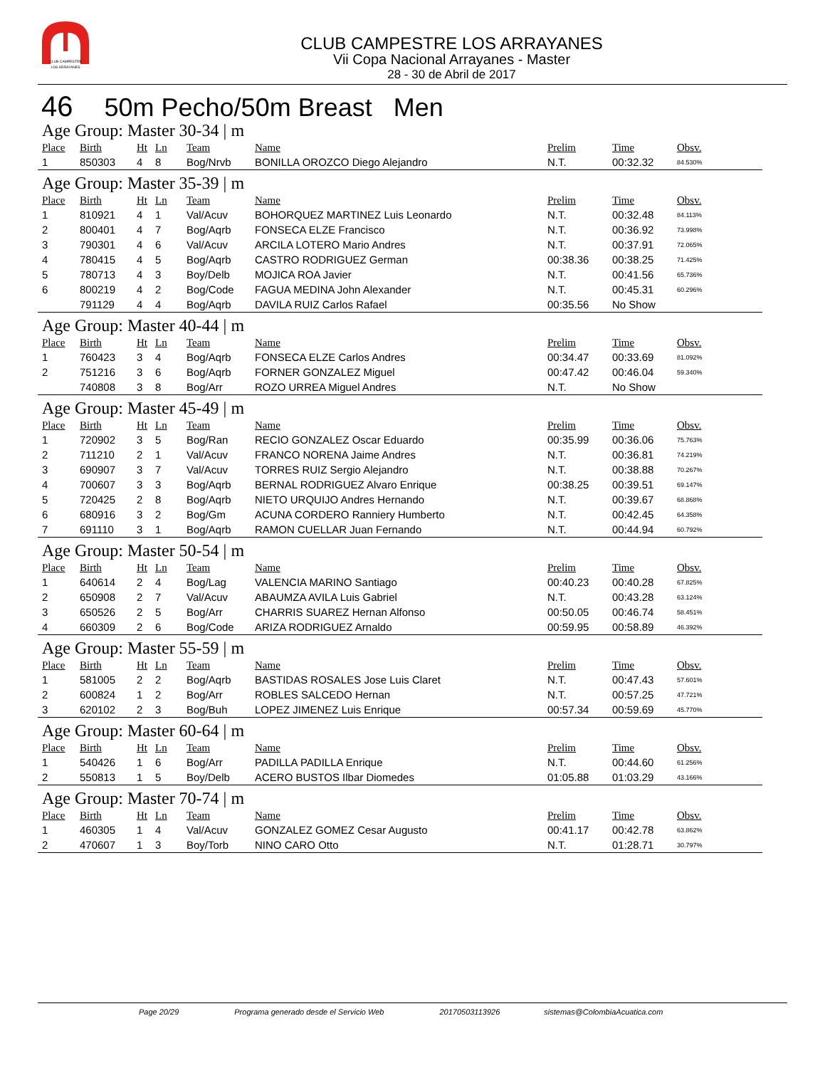CLUB CAMPESTRE
LOS ARRAYANES
CLUB CAMPESTRE LOS ARRAYANES
Vii Copa Nacional Arrayanes - Master
28 - 30 de Abril de 2017
46 50m Pecho/50m Breast Men
Age Group: Master 30-34 | m
| Place | Birth | Ht | Ln | Team | Name | Prelim | Time | Obsv. |
| --- | --- | --- | --- | --- | --- | --- | --- | --- |
| 1 | 850303 | 4 | 8 | Bog/Nrvb | BONILLA OROZCO Diego Alejandro | N.T. | 00:32.32 | 84.530% |
Age Group: Master 35-39 | m
| Place | Birth | Ht | Ln | Team | Name | Prelim | Time | Obsv. |
| --- | --- | --- | --- | --- | --- | --- | --- | --- |
| 1 | 810921 | 4 | 1 | Val/Acuv | BOHORQUEZ MARTINEZ Luis Leonardo | N.T. | 00:32.48 | 84.113% |
| 2 | 800401 | 4 | 7 | Bog/Aqrb | FONSECA ELZE Francisco | N.T. | 00:36.92 | 73.998% |
| 3 | 790301 | 4 | 6 | Val/Acuv | ARCILA LOTERO Mario Andres | N.T. | 00:37.91 | 72.065% |
| 4 | 780415 | 4 | 5 | Bog/Aqrb | CASTRO RODRIGUEZ German | 00:38.36 | 00:38.25 | 71.425% |
| 5 | 780713 | 4 | 3 | Boy/Delb | MOJICA ROA Javier | N.T. | 00:41.56 | 65.736% |
| 6 | 800219 | 4 | 2 | Bog/Code | FAGUA MEDINA John Alexander | N.T. | 00:45.31 | 60.296% |
| | 791129 | 4 | 4 | Bog/Aqrb | DAVILA RUIZ Carlos Rafael | 00:35.56 | No Show | |
Age Group: Master 40-44 | m
| Place | Birth | Ht | Ln | Team | Name | Prelim | Time | Obsv. |
| --- | --- | --- | --- | --- | --- | --- | --- | --- |
| 1 | 760423 | 3 | 4 | Bog/Aqrb | FONSECA ELZE Carlos Andres | 00:34.47 | 00:33.69 | 81.092% |
| 2 | 751216 | 3 | 6 | Bog/Aqrb | FORNER GONZALEZ Miguel | 00:47.42 | 00:46.04 | 59.340% |
| | 740808 | 3 | 8 | Bog/Arr | ROZO URREA Miguel Andres | N.T. | No Show | |
Age Group: Master 45-49 | m
| Place | Birth | Ht | Ln | Team | Name | Prelim | Time | Obsv. |
| --- | --- | --- | --- | --- | --- | --- | --- | --- |
| 1 | 720902 | 3 | 5 | Bog/Ran | RECIO GONZALEZ Oscar Eduardo | 00:35.99 | 00:36.06 | 75.763% |
| 2 | 711210 | 2 | 1 | Val/Acuv | FRANCO NORENA Jaime Andres | N.T. | 00:36.81 | 74.219% |
| 3 | 690907 | 3 | 7 | Val/Acuv | TORRES RUIZ Sergio Alejandro | N.T. | 00:38.88 | 70.267% |
| 4 | 700607 | 3 | 3 | Bog/Aqrb | BERNAL RODRIGUEZ Alvaro Enrique | 00:38.25 | 00:39.51 | 69.147% |
| 5 | 720425 | 2 | 8 | Bog/Aqrb | NIETO URQUIJO Andres Hernando | N.T. | 00:39.67 | 68.868% |
| 6 | 680916 | 3 | 2 | Bog/Gm | ACUNA CORDERO Ranniery Humberto | N.T. | 00:42.45 | 64.358% |
| 7 | 691110 | 3 | 1 | Bog/Aqrb | RAMON CUELLAR Juan Fernando | N.T. | 00:44.94 | 60.792% |
Age Group: Master 50-54 | m
| Place | Birth | Ht | Ln | Team | Name | Prelim | Time | Obsv. |
| --- | --- | --- | --- | --- | --- | --- | --- | --- |
| 1 | 640614 | 2 | 4 | Bog/Lag | VALENCIA MARINO Santiago | 00:40.23 | 00:40.28 | 67.825% |
| 2 | 650908 | 2 | 7 | Val/Acuv | ABAUMZA AVILA Luis Gabriel | N.T. | 00:43.28 | 63.124% |
| 3 | 650526 | 2 | 5 | Bog/Arr | CHARRIS SUAREZ Hernan Alfonso | 00:50.05 | 00:46.74 | 58.451% |
| 4 | 660309 | 2 | 6 | Bog/Code | ARIZA RODRIGUEZ Arnaldo | 00:59.95 | 00:58.89 | 46.392% |
Age Group: Master 55-59 | m
| Place | Birth | Ht | Ln | Team | Name | Prelim | Time | Obsv. |
| --- | --- | --- | --- | --- | --- | --- | --- | --- |
| 1 | 581005 | 2 | 2 | Bog/Aqrb | BASTIDAS ROSALES Jose Luis Claret | N.T. | 00:47.43 | 57.601% |
| 2 | 600824 | 1 | 2 | Bog/Arr | ROBLES SALCEDO Hernan | N.T. | 00:57.25 | 47.721% |
| 3 | 620102 | 2 | 3 | Bog/Buh | LOPEZ JIMENEZ Luis Enrique | 00:57.34 | 00:59.69 | 45.770% |
Age Group: Master 60-64 | m
| Place | Birth | Ht | Ln | Team | Name | Prelim | Time | Obsv. |
| --- | --- | --- | --- | --- | --- | --- | --- | --- |
| 1 | 540426 | 1 | 6 | Bog/Arr | PADILLA PADILLA Enrique | N.T. | 00:44.60 | 61.256% |
| 2 | 550813 | 1 | 5 | Boy/Delb | ACERO BUSTOS Ilbar Diomedes | 01:05.88 | 01:03.29 | 43.166% |
Age Group: Master 70-74 | m
| Place | Birth | Ht | Ln | Team | Name | Prelim | Time | Obsv. |
| --- | --- | --- | --- | --- | --- | --- | --- | --- |
| 1 | 460305 | 1 | 4 | Val/Acuv | GONZALEZ GOMEZ Cesar Augusto | 00:41.17 | 00:42.78 | 63.862% |
| 2 | 470607 | 1 | 3 | Boy/Torb | NINO CARO Otto | N.T. | 01:28.71 | 30.797% |
Page 20/29 Programa generado desde el Servicio Web 20170503113926 sistemas@ColombiaAcuatica.com